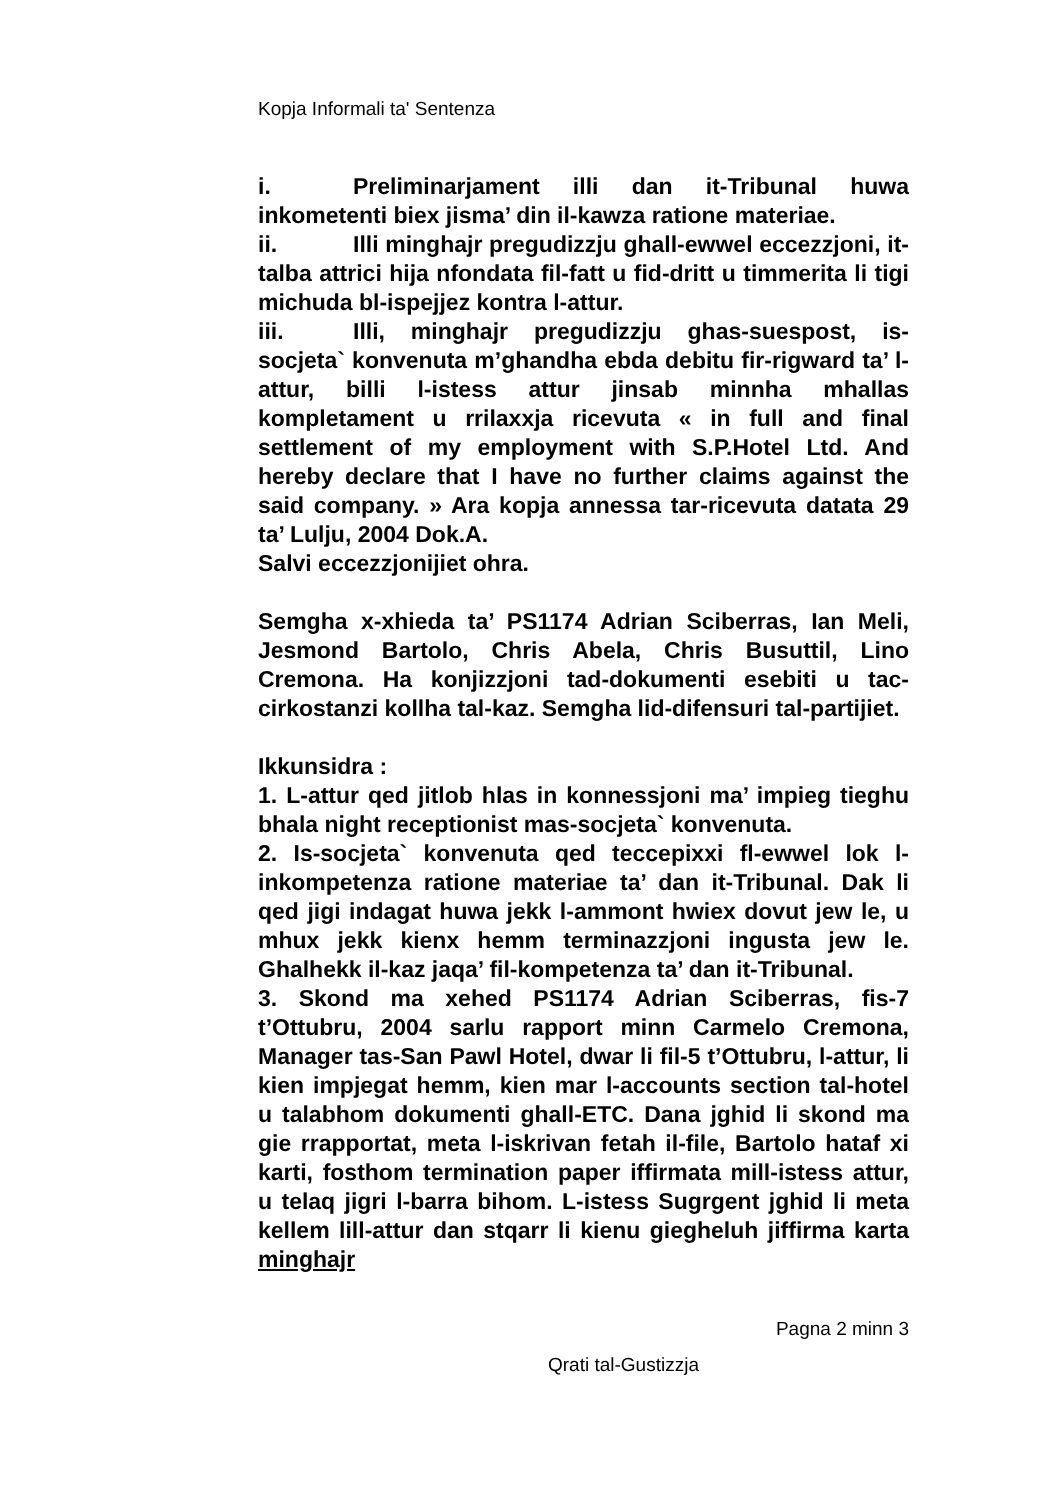Kopja Informali ta' Sentenza
i. Preliminarjament illi dan it-Tribunal huwa inkometenti biex jisma’ din il-kawza ratione materiae.
ii. Illi minghajr pregudizzju ghall-ewwel eccezzjoni, it-talba attrici hija nfondata fil-fatt u fid-dritt u timmerita li tigi michuda bl-ispejjez kontra l-attur.
iii. Illi, minghajr pregudizzju ghas-suespost, is-socjeta` konvenuta m’ghandha ebda debitu fir-rigward ta’ l-attur, billi l-istess attur jinsab minnha mhallas kompletament u rrilaxxja ricevuta « in full and final settlement of my employment with S.P.Hotel Ltd. And hereby declare that I have no further claims against the said company. » Ara kopja annessa tar-ricevuta datata 29 ta’ Lulju, 2004 Dok.A.
Salvi eccezzjonijiet ohra.
Semgha x-xhieda ta’ PS1174 Adrian Sciberras, Ian Meli, Jesmond Bartolo, Chris Abela, Chris Busuttil, Lino Cremona. Ha konjizzjoni tad-dokumenti esebiti u tac-cirkostanzi kollha tal-kaz. Semgha lid-difensuri tal-partijiet.
Ikkunsidra :
1. L-attur qed jitlob hlas in konnessjoni ma’ impieg tieghu bhala night receptionist mas-socjeta` konvenuta.
2. Is-socjeta` konvenuta qed teccepixxi fl-ewwel lok l-inkompetenza ratione materiae ta’ dan it-Tribunal. Dak li qed jigi indagat huwa jekk l-ammont hwiex dovut jew le, u mhux jekk kienx hemm terminazzjoni ingusta jew le. Ghalhekk il-kaz jaqa’ fil-kompetenza ta’ dan it-Tribunal.
3. Skond ma xehed PS1174 Adrian Sciberras, fis-7 t’Ottubru, 2004 sarlu rapport minn Carmelo Cremona, Manager tas-San Pawl Hotel, dwar li fil-5 t’Ottubru, l-attur, li kien impjegat hemm, kien mar l-accounts section tal-hotel u talabhom dokumenti ghall-ETC. Dana jghid li skond ma gie rrapportat, meta l-iskrivan fetah il-file, Bartolo hataf xi karti, fosthom termination paper iffirmata mill-istess attur, u telaq jigri l-barra bihom. L-istess Sugrgent jghid li meta kellem lill-attur dan stqarr li kienu giegheluh jiffirma karta minghajr
Pagna 2 minn 3
Qrati tal-Gustizzja